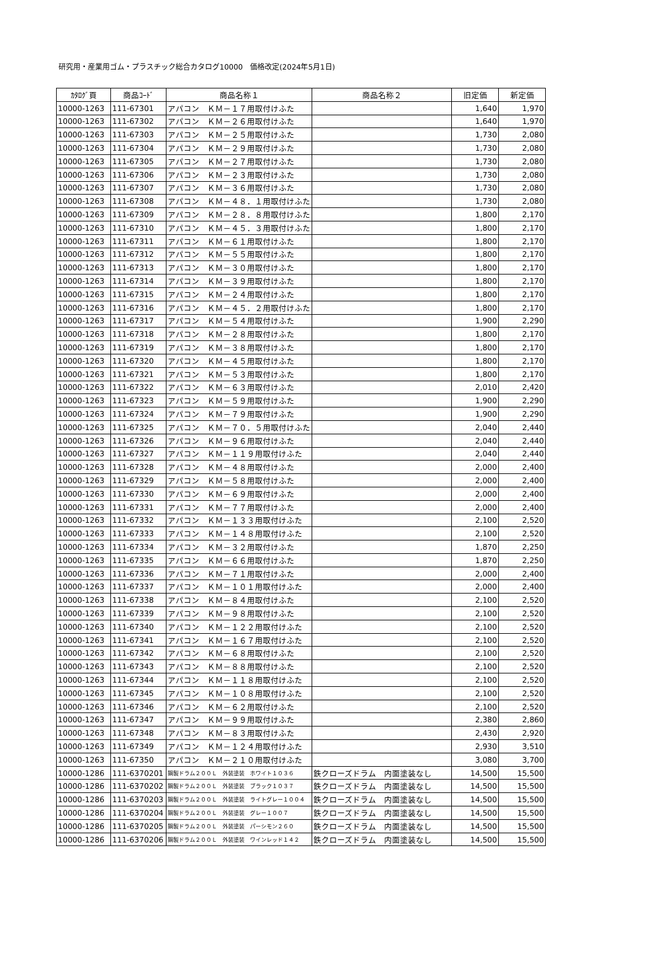研究用・産業用ゴム・プラスチック総合カタログ10000　価格改定(2024年5月1日)
| ｶﾀﾛｸﾞ頁 | 商品ｺｰﾄﾞ | 商品名称１ | 商品名称２ | 旧定価 | 新定価 |
| --- | --- | --- | --- | --- | --- |
| 10000-1263 | 111-67301 | アパコン ＫＭ－１７用取付けふた | | 1,640 | 1,970 |
| 10000-1263 | 111-67302 | アパコン ＫＭ－２６用取付けふた | | 1,640 | 1,970 |
| 10000-1263 | 111-67303 | アパコン ＫＭ－２５用取付けふた | | 1,730 | 2,080 |
| 10000-1263 | 111-67304 | アパコン ＫＭ－２９用取付けふた | | 1,730 | 2,080 |
| 10000-1263 | 111-67305 | アパコン ＫＭ－２７用取付けふた | | 1,730 | 2,080 |
| 10000-1263 | 111-67306 | アパコン ＫＭ－２３用取付けふた | | 1,730 | 2,080 |
| 10000-1263 | 111-67307 | アパコン ＫＭ－３６用取付けふた | | 1,730 | 2,080 |
| 10000-1263 | 111-67308 | アパコン ＫＭ－４８．１用取付けふた | | 1,730 | 2,080 |
| 10000-1263 | 111-67309 | アパコン ＫＭ－２８．８用取付けふた | | 1,800 | 2,170 |
| 10000-1263 | 111-67310 | アパコン ＫＭ－４５．３用取付けふた | | 1,800 | 2,170 |
| 10000-1263 | 111-67311 | アパコン ＫＭ－６１用取付けふた | | 1,800 | 2,170 |
| 10000-1263 | 111-67312 | アパコン ＫＭ－５５用取付けふた | | 1,800 | 2,170 |
| 10000-1263 | 111-67313 | アパコン ＫＭ－３０用取付けふた | | 1,800 | 2,170 |
| 10000-1263 | 111-67314 | アパコン ＫＭ－３９用取付けふた | | 1,800 | 2,170 |
| 10000-1263 | 111-67315 | アパコン ＫＭ－２４用取付けふた | | 1,800 | 2,170 |
| 10000-1263 | 111-67316 | アパコン ＫＭ－４５．２用取付けふた | | 1,800 | 2,170 |
| 10000-1263 | 111-67317 | アパコン ＫＭ－５４用取付けふた | | 1,900 | 2,290 |
| 10000-1263 | 111-67318 | アパコン ＫＭ－２８用取付けふた | | 1,800 | 2,170 |
| 10000-1263 | 111-67319 | アパコン ＫＭ－３８用取付けふた | | 1,800 | 2,170 |
| 10000-1263 | 111-67320 | アパコン ＫＭ－４５用取付けふた | | 1,800 | 2,170 |
| 10000-1263 | 111-67321 | アパコン ＫＭ－５３用取付けふた | | 1,800 | 2,170 |
| 10000-1263 | 111-67322 | アパコン ＫＭ－６３用取付けふた | | 2,010 | 2,420 |
| 10000-1263 | 111-67323 | アパコン ＫＭ－５９用取付けふた | | 1,900 | 2,290 |
| 10000-1263 | 111-67324 | アパコン ＫＭ－７９用取付けふた | | 1,900 | 2,290 |
| 10000-1263 | 111-67325 | アパコン ＫＭ－７０．５用取付けふた | | 2,040 | 2,440 |
| 10000-1263 | 111-67326 | アパコン ＫＭ－９６用取付けふた | | 2,040 | 2,440 |
| 10000-1263 | 111-67327 | アパコン ＫＭ－１１９用取付けふた | | 2,040 | 2,440 |
| 10000-1263 | 111-67328 | アパコン ＫＭ－４８用取付けふた | | 2,000 | 2,400 |
| 10000-1263 | 111-67329 | アパコン ＫＭ－５８用取付けふた | | 2,000 | 2,400 |
| 10000-1263 | 111-67330 | アパコン ＫＭ－６９用取付けふた | | 2,000 | 2,400 |
| 10000-1263 | 111-67331 | アパコン ＫＭ－７７用取付けふた | | 2,000 | 2,400 |
| 10000-1263 | 111-67332 | アパコン ＫＭ－１３３用取付けふた | | 2,100 | 2,520 |
| 10000-1263 | 111-67333 | アパコン ＫＭ－１４８用取付けふた | | 2,100 | 2,520 |
| 10000-1263 | 111-67334 | アパコン ＫＭ－３２用取付けふた | | 1,870 | 2,250 |
| 10000-1263 | 111-67335 | アパコン ＫＭ－６６用取付けふた | | 1,870 | 2,250 |
| 10000-1263 | 111-67336 | アパコン ＫＭ－７１用取付けふた | | 2,000 | 2,400 |
| 10000-1263 | 111-67337 | アパコン ＫＭ－１０１用取付けふた | | 2,000 | 2,400 |
| 10000-1263 | 111-67338 | アパコン ＫＭ－８４用取付けふた | | 2,100 | 2,520 |
| 10000-1263 | 111-67339 | アパコン ＫＭ－９８用取付けふた | | 2,100 | 2,520 |
| 10000-1263 | 111-67340 | アパコン ＫＭ－１２２用取付けふた | | 2,100 | 2,520 |
| 10000-1263 | 111-67341 | アパコン ＫＭ－１６７用取付けふた | | 2,100 | 2,520 |
| 10000-1263 | 111-67342 | アパコン ＫＭ－６８用取付けふた | | 2,100 | 2,520 |
| 10000-1263 | 111-67343 | アパコン ＫＭ－８８用取付けふた | | 2,100 | 2,520 |
| 10000-1263 | 111-67344 | アパコン ＫＭ－１１８用取付けふた | | 2,100 | 2,520 |
| 10000-1263 | 111-67345 | アパコン ＫＭ－１０８用取付けふた | | 2,100 | 2,520 |
| 10000-1263 | 111-67346 | アパコン ＫＭ－６２用取付けふた | | 2,100 | 2,520 |
| 10000-1263 | 111-67347 | アパコン ＫＭ－９９用取付けふた | | 2,380 | 2,860 |
| 10000-1263 | 111-67348 | アパコン ＫＭ－８３用取付けふた | | 2,430 | 2,920 |
| 10000-1263 | 111-67349 | アパコン ＫＭ－１２４用取付けふた | | 2,930 | 3,510 |
| 10000-1263 | 111-67350 | アパコン ＫＭ－２１０用取付けふた | | 3,080 | 3,700 |
| 10000-1286 | 111-6370201 | 鋼製ドラム２００Ｌ 外装塗装 ホワイト１０３６ | 鉄クローズドラム 内面塗装なし | 14,500 | 15,500 |
| 10000-1286 | 111-6370202 | 鋼製ドラム２００Ｌ 外装塗装 ブラック１０３７ | 鉄クローズドラム 内面塗装なし | 14,500 | 15,500 |
| 10000-1286 | 111-6370203 | 鋼製ドラム２００Ｌ 外装塗装 ライトグレー１００４ | 鉄クローズドラム 内面塗装なし | 14,500 | 15,500 |
| 10000-1286 | 111-6370204 | 鋼製ドラム２００Ｌ 外装塗装 グレー１００７ | 鉄クローズドラム 内面塗装なし | 14,500 | 15,500 |
| 10000-1286 | 111-6370205 | 鋼製ドラム２００Ｌ 外装塗装 パーシモン２６０ | 鉄クローズドラム 内面塗装なし | 14,500 | 15,500 |
| 10000-1286 | 111-6370206 | 鋼製ドラム２００Ｌ 外装塗装 ワインレッド１４２ | 鉄クローズドラム 内面塗装なし | 14,500 | 15,500 |